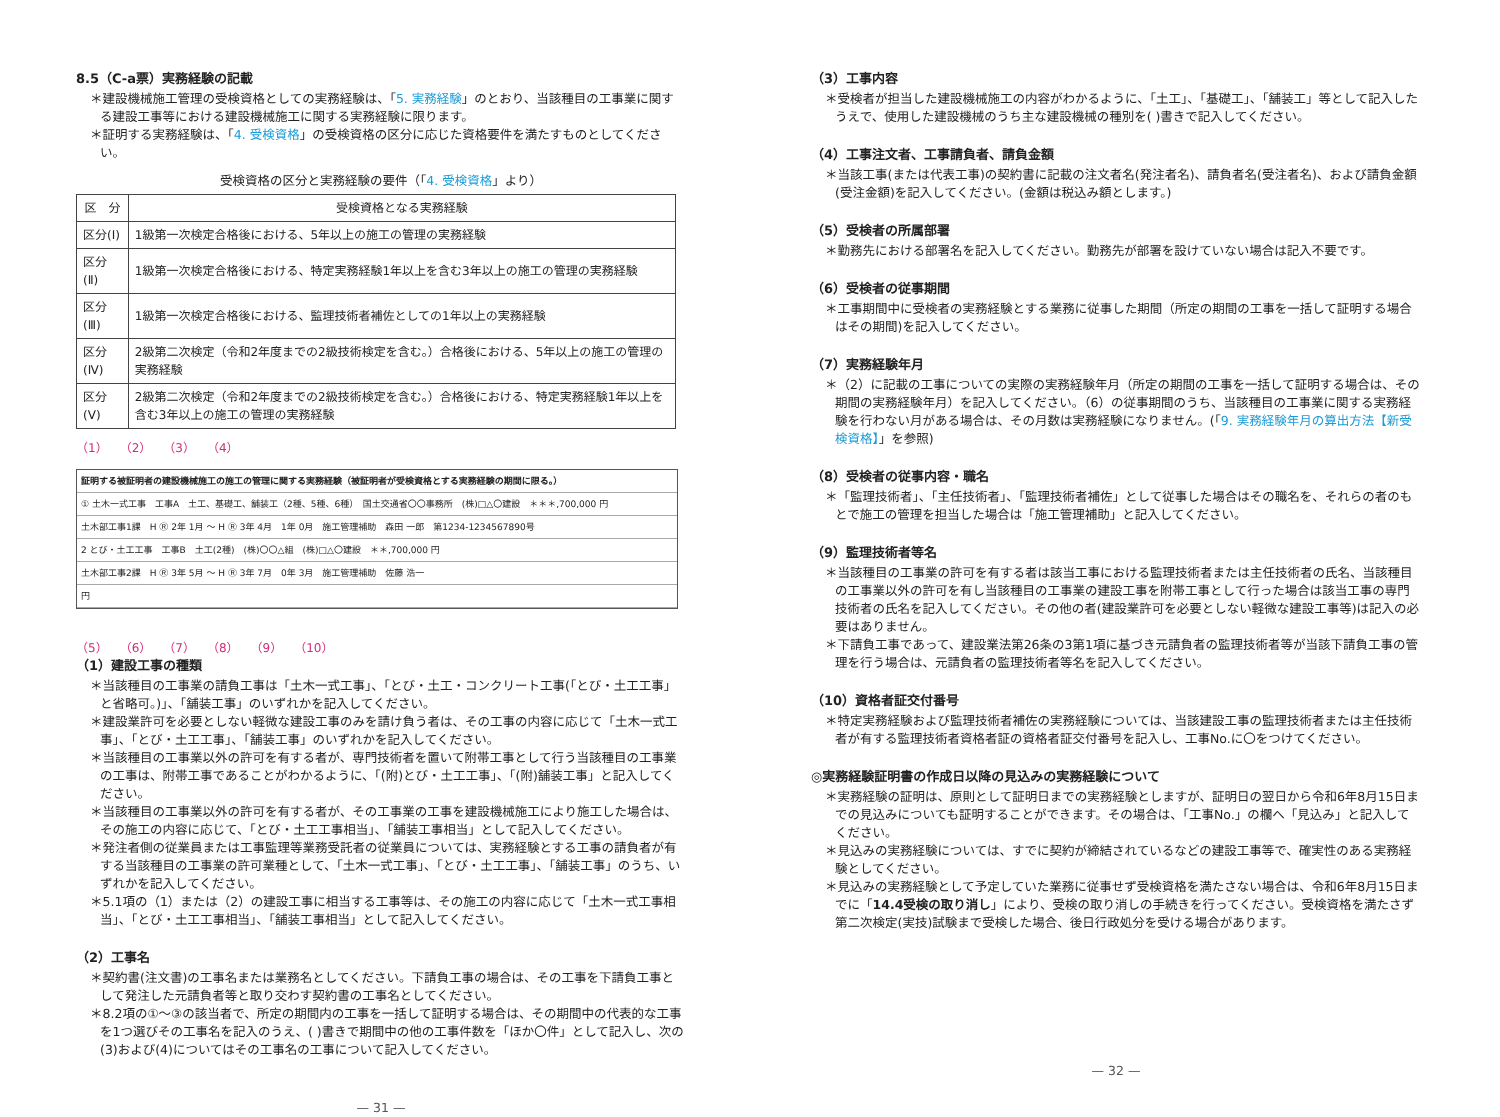8.5（C-a票）実務経験の記載
＊建設機械施工管理の受検資格としての実務経験は、「5. 実務経験」のとおり、当該種目の工事業に関する建設工事等における建設機械施工に関する実務経験に限ります。
＊証明する実務経験は、「4. 受検資格」の受検資格の区分に応じた資格要件を満たすものとしてください。
受検資格の区分と実務経験の要件（「4. 受検資格」より）
| 区 分 | 受検資格となる実務経験 |
| --- | --- |
| 区分(Ⅰ) | 1級第一次検定合格後における、5年以上の施工の管理の実務経験 |
| 区分(Ⅱ) | 1級第一次検定合格後における、特定実務経験1年以上を含む3年以上の施工の管理の実務経験 |
| 区分(Ⅲ) | 1級第一次検定合格後における、監理技術者補佐としての1年以上の実務経験 |
| 区分(Ⅳ) | 2級第二次検定（令和2年度までの2級技術検定を含む。）合格後における、5年以上の施工の管理の実務経験 |
| 区分(Ⅴ) | 2級第二次検定（令和2年度までの2級技術検定を含む。）合格後における、特定実務経験1年以上を含む3年以上の施工の管理の実務経験 |
（1）　（2）　（3）　（4）
証明する被証明者の建設機械施工の施工の管理に関する実務経験（被証明者が受検資格とする実務経験の期間に限る。）
① 土木一式工事　工事A　土工、基礎工、舗装工（2種、5種、6種）　国土交通省〇〇事務所　(株)□△〇建設　＊＊＊,700,000 円
土木部工事1課　H Ⓡ 2年 1月 ～ H Ⓡ 3年 4月　1年 0月　施工管理補助　森田 一郎　第1234-1234567890号
2 とび・土工工事　工事B　土工(2種)　(株)〇〇△組　(株)□△〇建設　＊＊,700,000 円
土木部工事2課　H Ⓡ 3年 5月 ～ H Ⓡ 3年 7月　0年 3月　施工管理補助　佐藤 浩一
円
（5）　（6）　（7）　（8）　（9）　（10）
（1）建設工事の種類
＊当該種目の工事業の請負工事は「土木一式工事」、「とび・土工・コンクリート工事(「とび・土工工事」と省略可。)」、「舗装工事」のいずれかを記入してください。
＊建設業許可を必要としない軽微な建設工事のみを請け負う者は、その工事の内容に応じて「土木一式工事」、「とび・土工工事」、「舗装工事」のいずれかを記入してください。
＊当該種目の工事業以外の許可を有する者が、専門技術者を置いて附帯工事として行う当該種目の工事業の工事は、附帯工事であることがわかるように、「(附)とび・土工工事」、「(附)舗装工事」と記入してください。
＊当該種目の工事業以外の許可を有する者が、その工事業の工事を建設機械施工により施工した場合は、その施工の内容に応じて、「とび・土工工事相当」、「舗装工事相当」として記入してください。
＊発注者側の従業員または工事監理等業務受託者の従業員については、実務経験とする工事の請負者が有する当該種目の工事業の許可業種として、「土木一式工事」、「とび・土工工事」、「舗装工事」のうち、いずれかを記入してください。
＊5.1項の（1）または（2）の建設工事に相当する工事等は、その施工の内容に応じて「土木一式工事相当」、「とび・土工工事相当」、「舗装工事相当」として記入してください。
（2）工事名
＊契約書(注文書)の工事名または業務名としてください。下請負工事の場合は、その工事を下請負工事として発注した元請負者等と取り交わす契約書の工事名としてください。
＊8.2項の①～③の該当者で、所定の期間内の工事を一括して証明する場合は、その期間中の代表的な工事を1つ選びその工事名を記入のうえ、( )書きで期間中の他の工事件数を「ほか〇件」として記入し、次の(3)および(4)についてはその工事名の工事について記入してください。
— 31 —
（3）工事内容
＊受検者が担当した建設機械施工の内容がわかるように、「土工」、「基礎工」、「舗装工」等として記入したうえで、使用した建設機械のうち主な建設機械の種別を( )書きで記入してください。
（4）工事注文者、工事請負者、請負金額
＊当該工事(または代表工事)の契約書に記載の注文者名(発注者名)、請負者名(受注者名)、および請負金額(受注金額)を記入してください。(金額は税込み額とします。)
（5）受検者の所属部署
＊勤務先における部署名を記入してください。勤務先が部署を設けていない場合は記入不要です。
（6）受検者の従事期間
＊工事期間中に受検者の実務経験とする業務に従事した期間（所定の期間の工事を一括して証明する場合はその期間)を記入してください。
（7）実務経験年月
＊（2）に記載の工事についての実際の実務経験年月（所定の期間の工事を一括して証明する場合は、その期間の実務経験年月）を記入してください。（6）の従事期間のうち、当該種目の工事業に関する実務経験を行わない月がある場合は、その月数は実務経験になりません。(「9. 実務経験年月の算出方法【新受検資格】」を参照)
（8）受検者の従事内容・職名
＊「監理技術者」、「主任技術者」、「監理技術者補佐」として従事した場合はその職名を、それらの者のもとで施工の管理を担当した場合は「施工管理補助」と記入してください。
（9）監理技術者等名
＊当該種目の工事業の許可を有する者は該当工事における監理技術者または主任技術者の氏名、当該種目の工事業以外の許可を有し当該種目の工事業の建設工事を附帯工事として行った場合は該当工事の専門技術者の氏名を記入してください。その他の者(建設業許可を必要としない軽微な建設工事等)は記入の必要はありません。
＊下請負工事であって、建設業法第26条の3第1項に基づき元請負者の監理技術者等が当該下請負工事の管理を行う場合は、元請負者の監理技術者等名を記入してください。
（10）資格者証交付番号
＊特定実務経験および監理技術者補佐の実務経験については、当該建設工事の監理技術者または主任技術者が有する監理技術者資格者証の資格者証交付番号を記入し、工事No.に〇をつけてください。
◎実務経験証明書の作成日以降の見込みの実務経験について
＊実務経験の証明は、原則として証明日までの実務経験としますが、証明日の翌日から令和6年8月15日までの見込みについても証明することができます。その場合は、「工事No.」の欄へ「見込み」と記入してください。
＊見込みの実務経験については、すでに契約が締結されているなどの建設工事等で、確実性のある実務経験としてください。
＊見込みの実務経験として予定していた業務に従事せず受検資格を満たさない場合は、令和6年8月15日までに「14.4受検の取り消し」により、受検の取り消しの手続きを行ってください。受検資格を満たさず第二次検定(実技)試験まで受検した場合、後日行政処分を受ける場合があります。
— 32 —